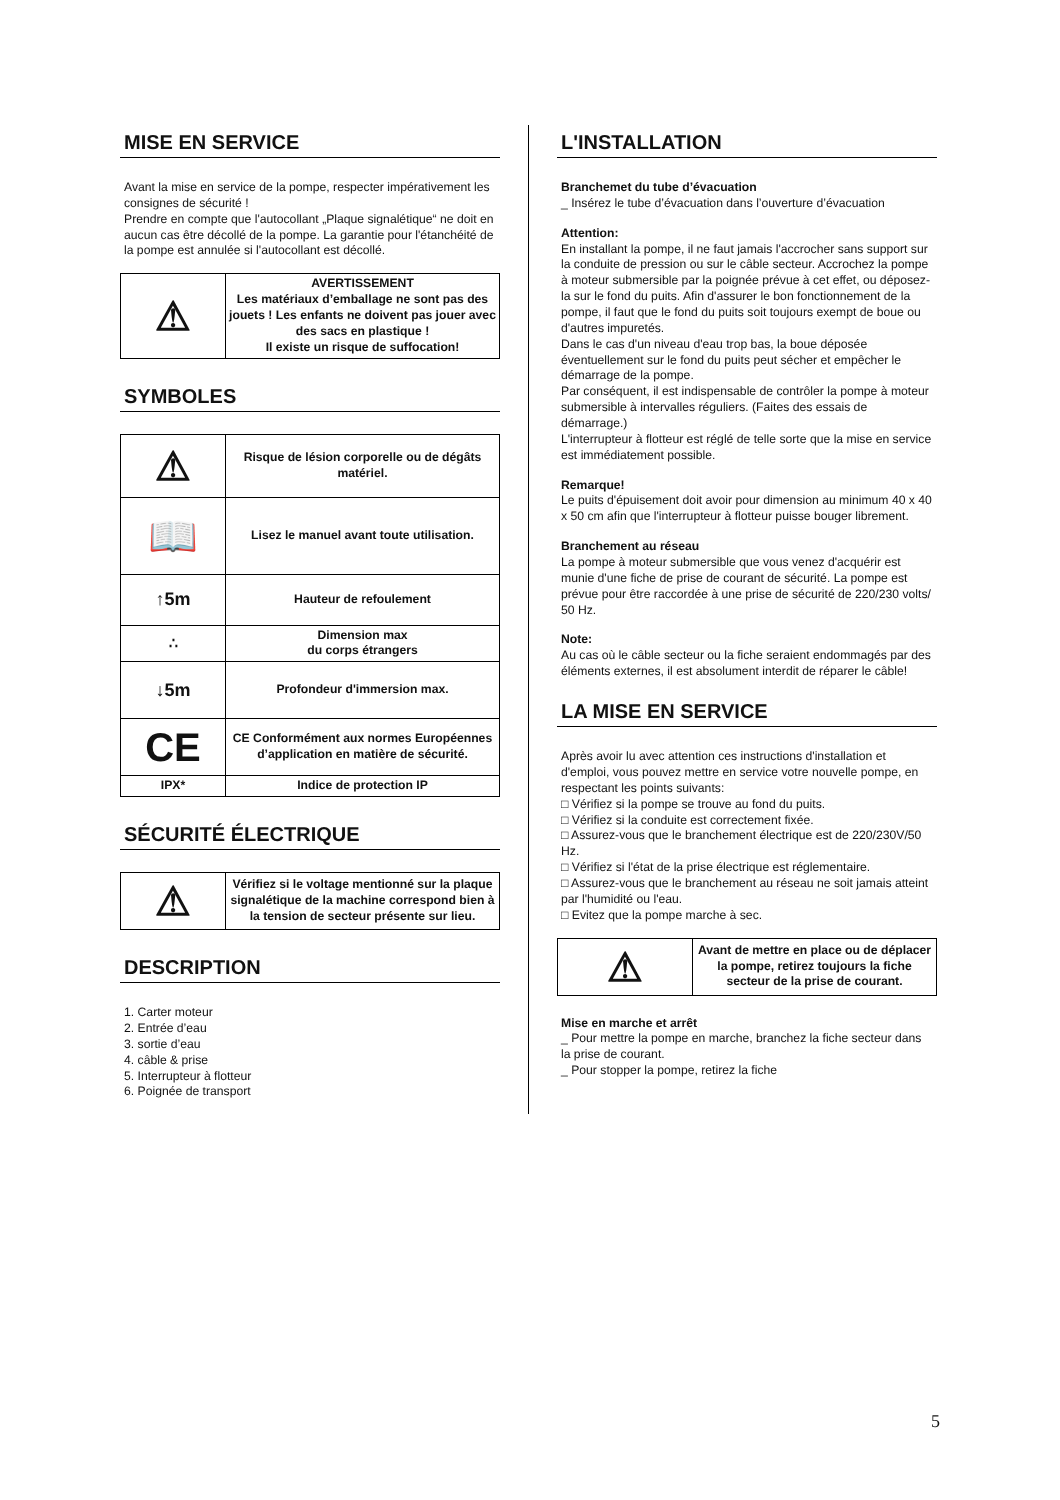MISE EN SERVICE
Avant la mise en service de la pompe, respecter impérativement les consignes de sécurité !
Prendre en compte que l'autocollant „Plaque signalétique“ ne doit en aucun cas être décollé de la pompe. La garantie pour l'étanchéité de la pompe est annulée si l'autocollant est décollé.
| ⚠ | AVERTISSEMENT Les matériaux d’emballage ne sont pas des jouets ! Les enfants ne doivent pas jouer avec des sacs en plastique ! Il existe un risque de suffocation! |
SYMBOLES
| ⚠ | Risque de lésion corporelle ou de dégâts matériel. |
| 📖 | Lisez le manuel avant toute utilisation. |
| ↑5m | Hauteur de refoulement |
| ∴ | Dimension max du corps étrangers |
| ↓5m | Profondeur d'immersion max. |
| CE | CE Conformément aux normes Européennes d’application en matière de sécurité. |
| IPX* | Indice de protection IP |
SÉCURITÉ ÉLECTRIQUE
| ⚠ | Vérifiez si le voltage mentionné sur la plaque signalétique de la machine correspond bien à la tension de secteur présente sur lieu. |
DESCRIPTION
1. Carter moteur
2. Entrée d’eau
3. sortie d’eau
4. câble & prise
5. Interrupteur à flotteur
6. Poignée de transport
L'INSTALLATION
Branchemet du tube d’évacuation
_ Insérez le tube d’évacuation dans l’ouverture d’évacuation
Attention:
En installant la pompe, il ne faut jamais l'accrocher sans support sur la conduite de pression ou sur le câble secteur. Accrochez la pompe à moteur submersible par la poignée prévue à cet effet, ou déposez-la sur le fond du puits. Afin d'assurer le bon fonctionnement de la pompe, il faut que le fond du puits soit toujours exempt de boue ou d'autres impuretés.
Dans le cas d'un niveau d'eau trop bas, la boue déposée éventuellement sur le fond du puits peut sécher et empêcher le démarrage de la pompe.
Par conséquent, il est indispensable de contrôler la pompe à moteur submersible à intervalles réguliers. (Faites des essais de démarrage.)
L'interrupteur à flotteur est réglé de telle sorte que la mise en service est immédiatement possible.
Remarque!
Le puits d'épuisement doit avoir pour dimension au minimum 40 x 40 x 50 cm afin que l'interrupteur à flotteur puisse bouger librement.
Branchement au réseau
La pompe à moteur submersible que vous venez d'acquérir est munie d'une fiche de prise de courant de sécurité. La pompe est prévue pour être raccordée à une prise de sécurité de 220/230 volts/ 50 Hz.
Note:
Au cas où le câble secteur ou la fiche seraient endommagés par des éléments externes, il est absolument interdit de réparer le câble!
LA MISE EN SERVICE
Après avoir lu avec attention ces instructions d'installation et d'emploi, vous pouvez mettre en service votre nouvelle pompe, en respectant les points suivants:
□ Vérifiez si la pompe se trouve au fond du puits.
□ Vérifiez si la conduite est correctement fixée.
□ Assurez-vous que le branchement électrique est de 220/230V/50 Hz.
□ Vérifiez si l'état de la prise électrique est réglementaire.
□ Assurez-vous que le branchement au réseau ne soit jamais atteint par l'humidité ou l'eau.
□ Evitez que la pompe marche à sec.
| ⚠ | Avant de mettre en place ou de déplacer la pompe, retirez toujours la fiche secteur de la prise de courant. |
Mise en marche et arrêt
_ Pour mettre la pompe en marche, branchez la fiche secteur dans la prise de courant.
_ Pour stopper la pompe, retirez la fiche
5